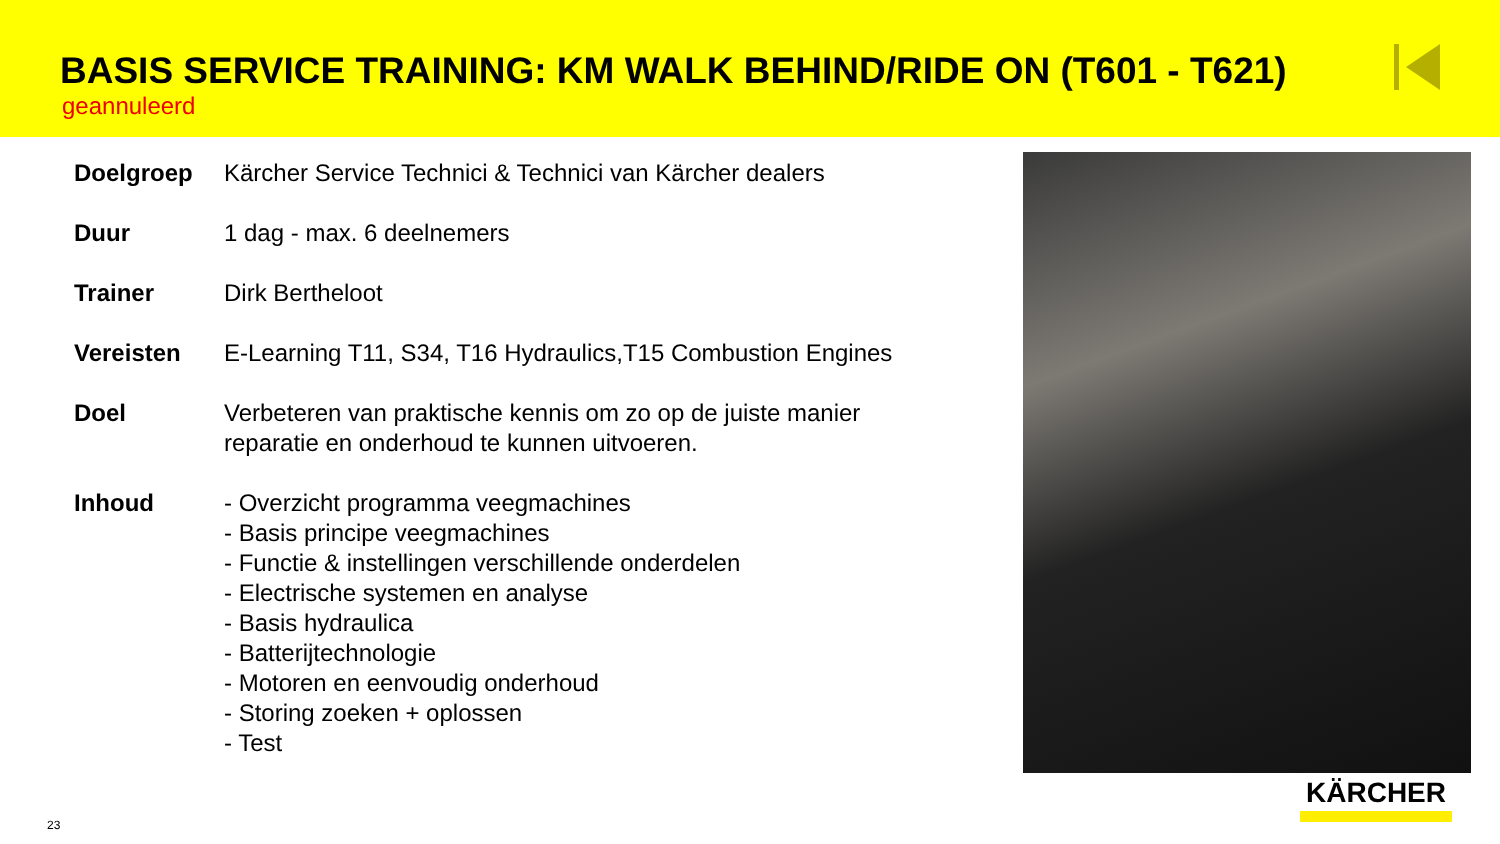BASIS SERVICE TRAINING: KM WALK BEHIND/RIDE ON (T601 - T621)
geannuleerd
| Doelgroep | Kärcher Service Technici & Technici van Kärcher dealers |
| Duur | 1 dag - max. 6 deelnemers |
| Trainer | Dirk Bertheloot |
| Vereisten | E-Learning T11, S34, T16 Hydraulics,T15 Combustion Engines |
| Doel | Verbeteren van praktische kennis om zo op de juiste manier reparatie en onderhoud te kunnen uitvoeren. |
| Inhoud | - Overzicht programma veegmachines - Basis principe veegmachines - Functie & instellingen verschillende onderdelen - Electrische systemen en analyse - Basis hydraulica - Batterijtechnologie - Motoren en eenvoudig onderhoud - Storing zoeken + oplossen - Test |
KÄRCHER
23